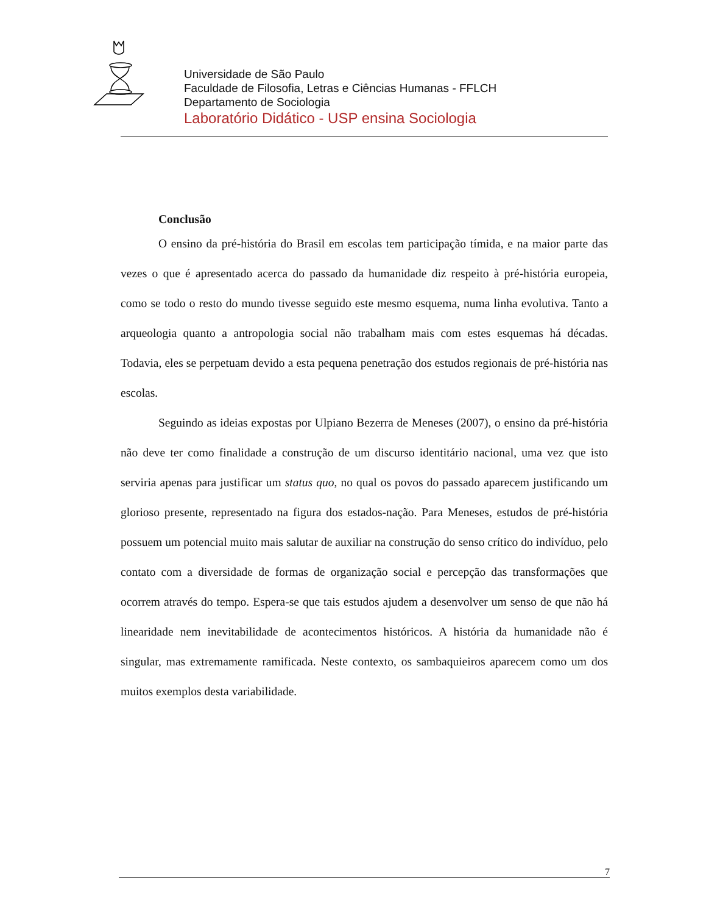Universidade de São Paulo
Faculdade de Filosofia, Letras e Ciências Humanas - FFLCH
Departamento de Sociologia
Laboratório Didático - USP ensina Sociologia
Conclusão
O ensino da pré-história do Brasil em escolas tem participação tímida, e na maior parte das vezes o que é apresentado acerca do passado da humanidade diz respeito à pré-história europeia, como se todo o resto do mundo tivesse seguido este mesmo esquema, numa linha evolutiva. Tanto a arqueologia quanto a antropologia social não trabalham mais com estes esquemas há décadas. Todavia, eles se perpetuam devido a esta pequena penetração dos estudos regionais de pré-história nas escolas.
Seguindo as ideias expostas por Ulpiano Bezerra de Meneses (2007), o ensino da pré-história não deve ter como finalidade a construção de um discurso identitário nacional, uma vez que isto serviria apenas para justificar um status quo, no qual os povos do passado aparecem justificando um glorioso presente, representado na figura dos estados-nação. Para Meneses, estudos de pré-história possuem um potencial muito mais salutar de auxiliar na construção do senso crítico do indivíduo, pelo contato com a diversidade de formas de organização social e percepção das transformações que ocorrem através do tempo. Espera-se que tais estudos ajudem a desenvolver um senso de que não há linearidade nem inevitabilidade de acontecimentos históricos. A história da humanidade não é singular, mas extremamente ramificada. Neste contexto, os sambaquieiros aparecem como um dos muitos exemplos desta variabilidade.
7